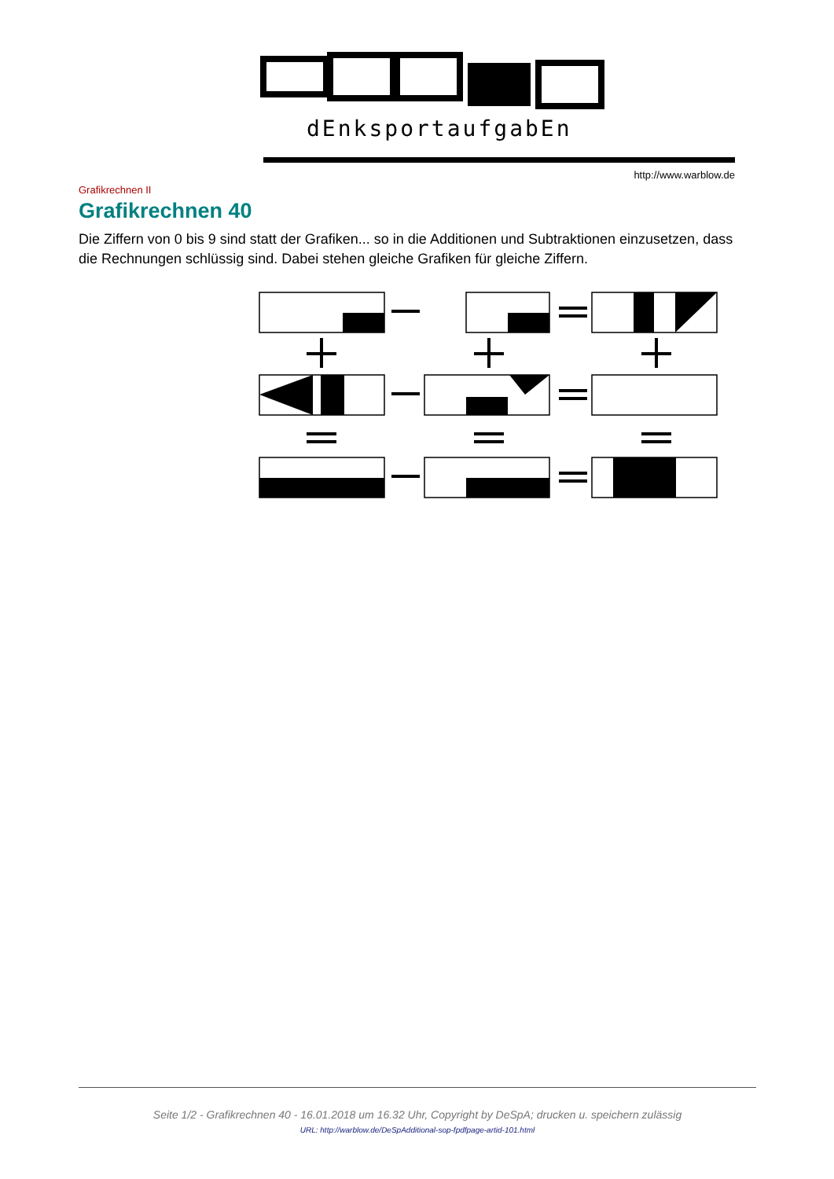dEnksportaufgabEn
http://www.warblow.de
Grafikrechnen II
Grafikrechnen 40
Die Ziffern von 0 bis 9 sind statt der Grafiken... so in die Additionen und Subtraktionen einzusetzen, dass die Rechnungen schlüssig sind. Dabei stehen gleiche Grafiken für gleiche Ziffern.
Seite 1/2 - Grafikrechnen 40 - 16.01.2018 um 16.32 Uhr, Copyright by DeSpA; drucken u. speichern zulässig
URL: http://warblow.de/DeSpAdditional-sop-fpdfpage-artid-101.html